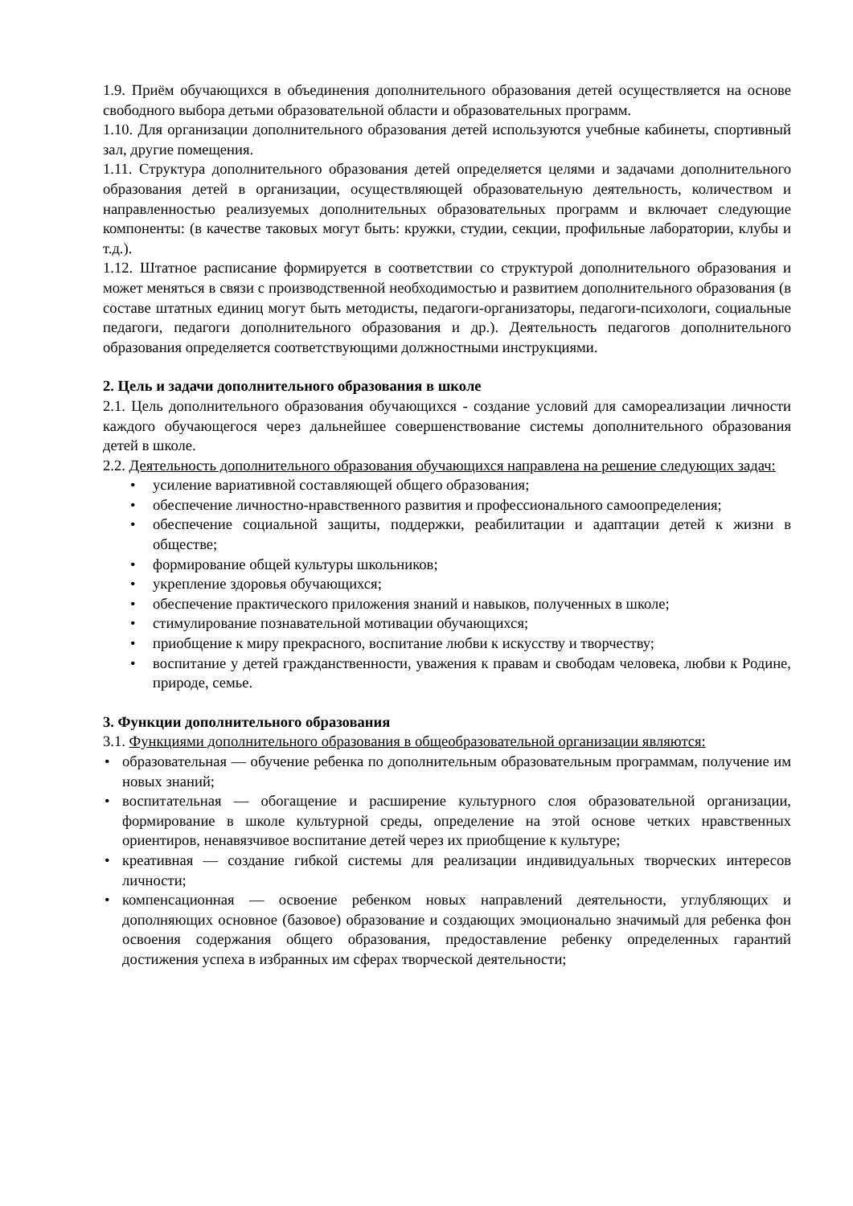1.9. Приём обучающихся в объединения дополнительного образования детей осуществляется на основе свободного выбора детьми образовательной области и образовательных программ.
1.10. Для организации дополнительного образования детей используются учебные кабинеты, спортивный зал, другие помещения.
1.11. Структура дополнительного образования детей определяется целями и задачами дополнительного образования детей в организации, осуществляющей образовательную деятельность, количеством и направленностью реализуемых дополнительных образовательных программ и включает следующие компоненты: (в качестве таковых могут быть: кружки, студии, секции, профильные лаборатории, клубы и т.д.).
1.12. Штатное расписание формируется в соответствии со структурой дополнительного образования и может меняться в связи с производственной необходимостью и развитием дополнительного образования (в составе штатных единиц могут быть методисты, педагоги-организаторы, педагоги-психологи, социальные педагоги, педагоги дополнительного образования и др.). Деятельность педагогов дополнительного образования определяется соответствующими должностными инструкциями.
2. Цель и задачи дополнительного образования в школе
2.1. Цель дополнительного образования обучающихся - создание условий для самореализации личности каждого обучающегося через дальнейшее совершенствование системы дополнительного образования детей в школе.
2.2. Деятельность дополнительного образования обучающихся направлена на решение следующих задач:
• усиление вариативной составляющей общего образования;
• обеспечение личностно-нравственного развития и профессионального самоопределения;
• обеспечение социальной защиты, поддержки, реабилитации и адаптации детей к жизни в обществе;
• формирование общей культуры школьников;
• укрепление здоровья обучающихся;
• обеспечение практического приложения знаний и навыков, полученных в школе;
• стимулирование познавательной мотивации обучающихся;
• приобщение к миру прекрасного, воспитание любви к искусству и творчеству;
• воспитание у детей гражданственности, уважения к правам и свободам человека, любви к Родине, природе, семье.
3. Функции дополнительного образования
3.1. Функциями дополнительного образования в общеобразовательной организации являются:
• образовательная — обучение ребенка по дополнительным образовательным программам, получение им новых знаний;
• воспитательная — обогащение и расширение культурного слоя образовательной организации, формирование в школе культурной среды, определение на этой основе четких нравственных ориентиров, ненавязчивое воспитание детей через их приобщение к культуре;
• креативная — создание гибкой системы для реализации индивидуальных творческих интересов личности;
• компенсационная — освоение ребенком новых направлений деятельности, углубляющих и дополняющих основное (базовое) образование и создающих эмоционально значимый для ребенка фон освоения содержания общего образования, предоставление ребенку определенных гарантий достижения успеха в избранных им сферах творческой деятельности;